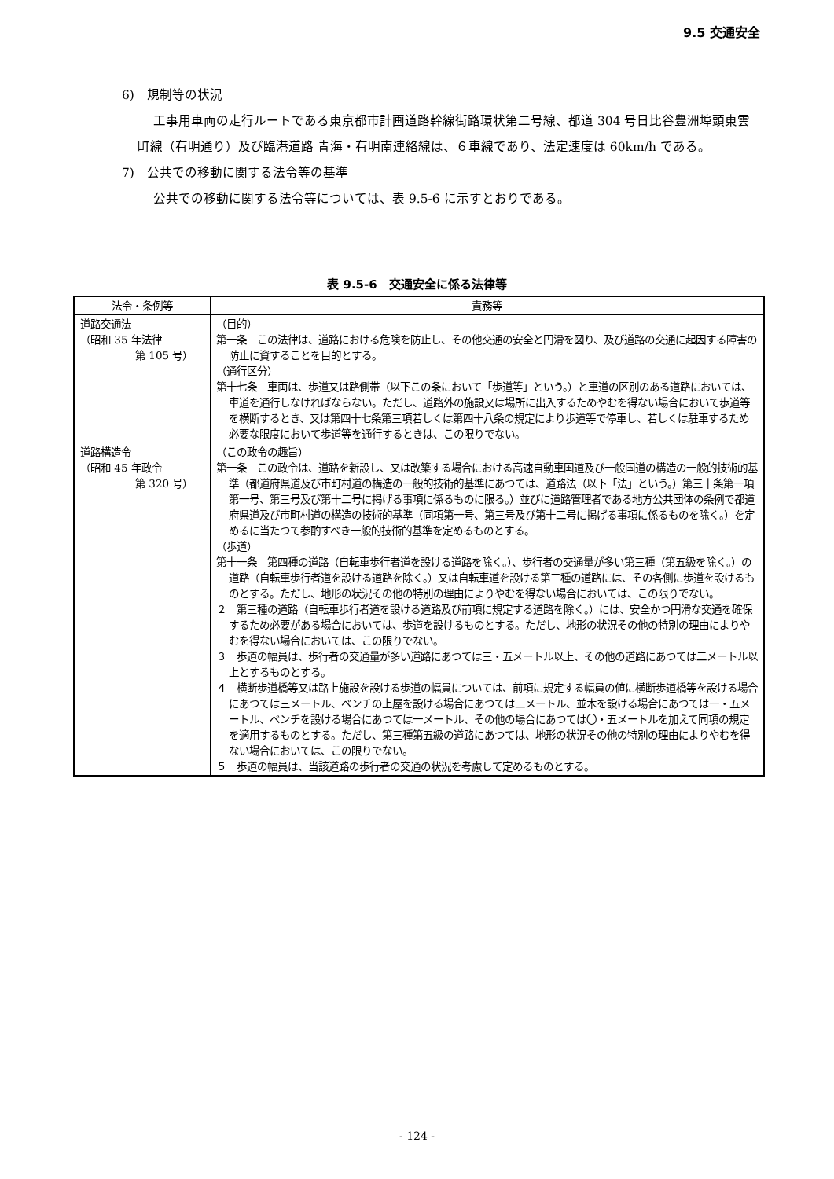9.5 交通安全
6)　規制等の状況
工事用車両の走行ルートである東京都市計画道路幹線街路環状第二号線、都道 304 号日比谷豊洲埠頭東雲町線（有明通り）及び臨港道路 青海・有明南連絡線は、６車線であり、法定速度は 60km/h である。
7)　公共での移動に関する法令等の基準
公共での移動に関する法令等については、表 9.5-6 に示すとおりである。
表 9.5-6　交通安全に係る法律等
| 法令・条例等 | 責務等 |
| --- | --- |
| 道路交通法 （昭和 35 年法律 第 105 号） | （目的） 第一条 この法律は、道路における危険を防止し、その他交通の安全と円滑を図り、及び道路の交通に起因する障害の防止に資することを目的とする。 （通行区分） 第十七条 車両は、歩道又は路側帯（以下この条において「歩道等」という。）と車道の区別のある道路においては、車道を通行しなければならない。ただし、道路外の施設又は場所に出入するためやむを得ない場合において歩道等を横断するとき、又は第四十七条第三項若しくは第四十八条の規定により歩道等で停車し、若しくは駐車するため必要な限度において歩道等を通行するときは、この限りでない。 |
| 道路構造令 （昭和 45 年政令 第 320 号） | （この政令の趣旨） 第一条 この政令は、道路を新設し、又は改築する場合における高速自動車国道及び一般国道の構造の一般的技術的基準（都道府県道及び市町村道の構造の一般的技術的基準にあつては、道路法（以下「法」という。）第三十条第一項第一号、第三号及び第十二号に掲げる事項に係るものに限る。）並びに道路管理者である地方公共団体の条例で都道府県道及び市町村道の構造の技術的基準（同項第一号、第三号及び第十二号に掲げる事項に係るものを除く。）を定めるに当たつて参酌すべき一般的技術的基準を定めるものとする。 （歩道） 第十一条 第四種の道路（自転車歩行者道を設ける道路を除く。）、歩行者の交通量が多い第三種（第五級を除く。）の道路（自転車歩行者道を設ける道路を除く。）又は自転車道を設ける第三種の道路には、その各側に歩道を設けるものとする。ただし、地形の状況その他の特別の理由によりやむを得ない場合においては、この限りでない。 ２ 第三種の道路（自転車歩行者道を設ける道路及び前項に規定する道路を除く。）には、安全かつ円滑な交通を確保するため必要がある場合においては、歩道を設けるものとする。ただし、地形の状況その他の特別の理由によりやむを得ない場合においては、この限りでない。 ３ 歩道の幅員は、歩行者の交通量が多い道路にあつては三・五メートル以上、その他の道路にあつては二メートル以上とするものとする。 ４ 横断歩道橋等又は路上施設を設ける歩道の幅員については、前項に規定する幅員の値に横断歩道橋等を設ける場合にあつては三メートル、ベンチの上屋を設ける場合にあつては二メートル、並木を設ける場合にあつては一・五メートル、ベンチを設ける場合にあつては一メートル、その他の場合にあつては〇・五メートルを加えて同項の規定を適用するものとする。ただし、第三種第五級の道路にあつては、地形の状況その他の特別の理由によりやむを得ない場合においては、この限りでない。 ５ 歩道の幅員は、当該道路の歩行者の交通の状況を考慮して定めるものとする。 |
- 124 -